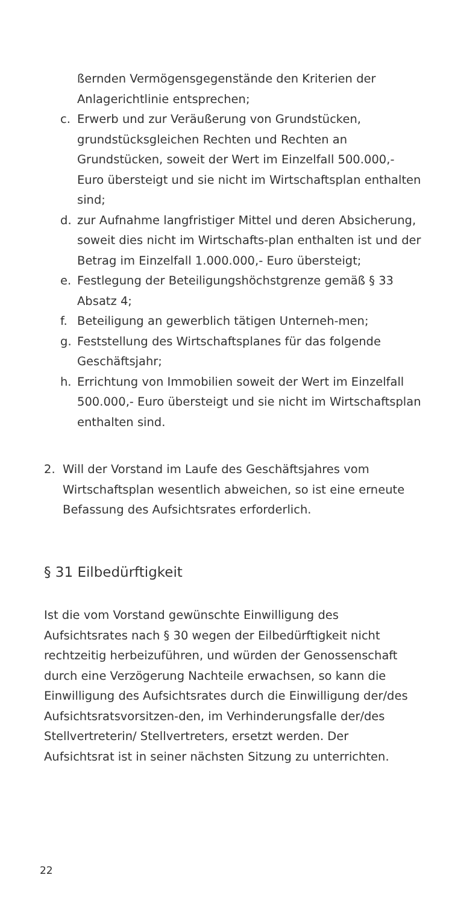ßernden Vermögensgegenstände den Kriterien der Anlagerichtlinie entsprechen;
c. Erwerb und zur Veräußerung von Grundstücken, grundstücksgleichen Rechten und Rechten an Grundstücken, soweit der Wert im Einzelfall 500.000,- Euro übersteigt und sie nicht im Wirtschaftsplan enthalten sind;
d. zur Aufnahme langfristiger Mittel und deren Absicherung, soweit dies nicht im Wirtschafts-plan enthalten ist und der Betrag im Einzelfall 1.000.000,- Euro übersteigt;
e. Festlegung der Beteiligungshöchstgrenze gemäß § 33 Absatz 4;
f. Beteiligung an gewerblich tätigen Unterneh-men;
g. Feststellung des Wirtschaftsplanes für das folgende Geschäftsjahr;
h. Errichtung von Immobilien soweit der Wert im Einzelfall 500.000,- Euro übersteigt und sie nicht im Wirtschaftsplan enthalten sind.
2. Will der Vorstand im Laufe des Geschäftsjahres vom Wirtschaftsplan wesentlich abweichen, so ist eine erneute Befassung des Aufsichtsrates erforderlich.
§ 31 Eilbedürftigkeit
Ist die vom Vorstand gewünschte Einwilligung des Aufsichtsrates nach § 30 wegen der Eilbedürftigkeit nicht rechtzeitig herbeizuführen, und würden der Genossenschaft durch eine Verzögerung Nachteile erwachsen, so kann die Einwilligung des Aufsichtsrates durch die Einwilligung der/des Aufsichtsratsvorsitzen-den, im Verhinderungsfalle der/des Stellvertreterin/ Stellvertreters, ersetzt werden. Der Aufsichtsrat ist in seiner nächsten Sitzung zu unterrichten.
22